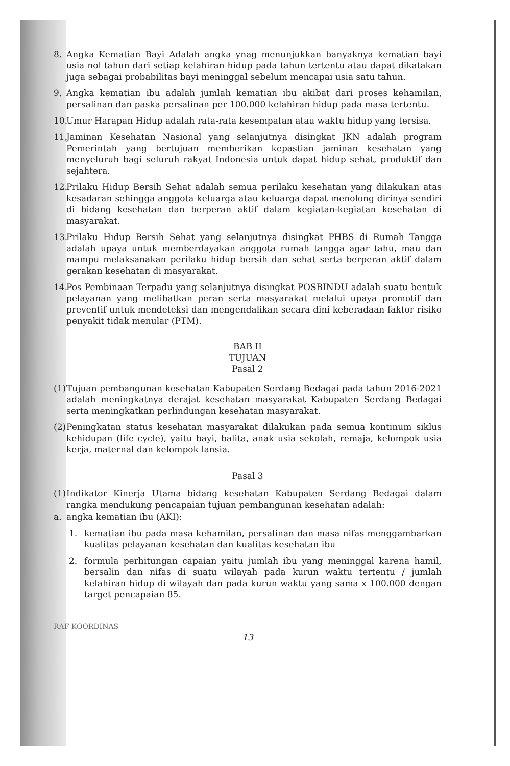8. Angka Kematian Bayi Adalah angka ynag menunjukkan banyaknya kematian bayi usia nol tahun dari setiap kelahiran hidup pada tahun tertentu atau dapat dikatakan juga sebagai probabilitas bayi meninggal sebelum mencapai usia satu tahun.
9. Angka kematian ibu adalah jumlah kematian ibu akibat dari proses kehamilan, persalinan dan paska persalinan per 100.000 kelahiran hidup pada masa tertentu.
10. Umur Harapan Hidup adalah rata-rata kesempatan atau waktu hidup yang tersisa.
11. Jaminan Kesehatan Nasional yang selanjutnya disingkat JKN adalah program Pemerintah yang bertujuan memberikan kepastian jaminan kesehatan yang menyeluruh bagi seluruh rakyat Indonesia untuk dapat hidup sehat, produktif dan sejahtera.
12. Prilaku Hidup Bersih Sehat adalah semua perilaku kesehatan yang dilakukan atas kesadaran sehingga anggota keluarga atau keluarga dapat menolong dirinya sendiri di bidang kesehatan dan berperan aktif dalam kegiatan-kegiatan kesehatan di masyarakat.
13. Prilaku Hidup Bersih Sehat yang selanjutnya disingkat PHBS di Rumah Tangga adalah upaya untuk memberdayakan anggota rumah tangga agar tahu, mau dan mampu melaksanakan perilaku hidup bersih dan sehat serta berperan aktif dalam gerakan kesehatan di masyarakat.
14. Pos Pembinaan Terpadu yang selanjutnya disingkat POSBINDU adalah suatu bentuk pelayanan yang melibatkan peran serta masyarakat melalui upaya promotif dan preventif untuk mendeteksi dan mengendalikan secara dini keberadaan faktor risiko penyakit tidak menular (PTM).
BAB II
TUJUAN
Pasal 2
(1) Tujuan pembangunan kesehatan Kabupaten Serdang Bedagai pada tahun 2016-2021 adalah meningkatnya derajat kesehatan masyarakat Kabupaten Serdang Bedagai serta meningkatkan perlindungan kesehatan masyarakat.
(2) Peningkatan status kesehatan masyarakat dilakukan pada semua kontinum siklus kehidupan (life cycle), yaitu bayi, balita, anak usia sekolah, remaja, kelompok usia kerja, maternal dan kelompok lansia.
Pasal 3
(1) Indikator Kinerja Utama bidang kesehatan Kabupaten Serdang Bedagai dalam rangka mendukung pencapaian tujuan pembangunan kesehatan adalah:
a. angka kematian ibu (AKI):
1. kematian ibu pada masa kehamilan, persalinan dan masa nifas menggambarkan kualitas pelayanan kesehatan dan kualitas kesehatan ibu
2. formula perhitungan capaian yaitu jumlah ibu yang meninggal karena hamil, bersalin dan nifas di suatu wilayah pada kurun waktu tertentu / jumlah kelahiran hidup di wilayah dan pada kurun waktu yang sama x 100.000 dengan target pencapaian 85.
RAF KOORDINAS
13